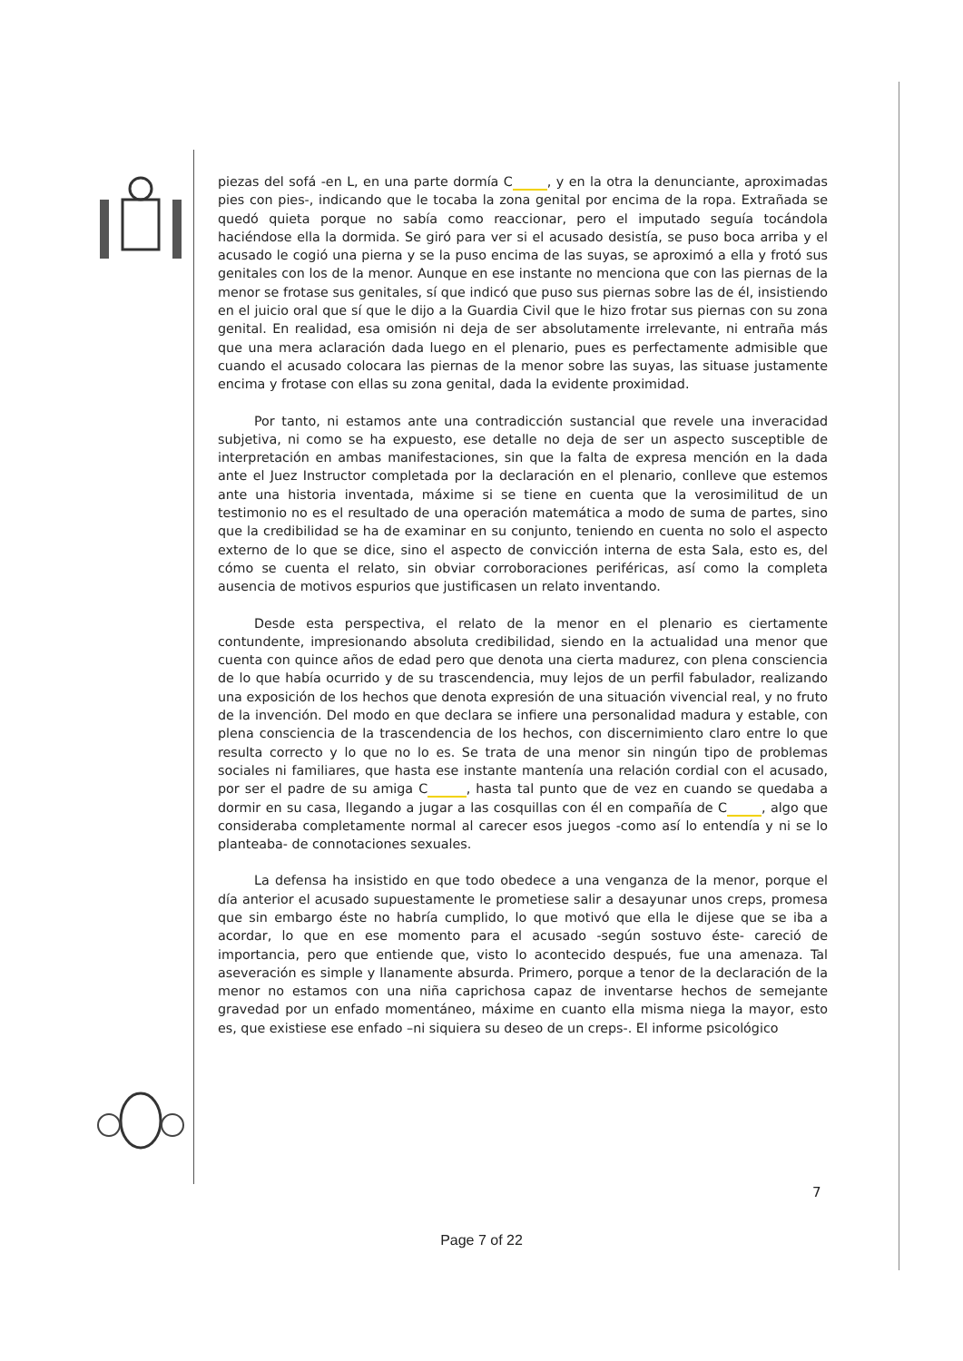piezas del sofá -en L, en una parte dormía C , y en la otra la denunciante, aproximadas pies con pies-, indicando que le tocaba la zona genital por encima de la ropa. Extrañada se quedó quieta porque no sabía como reaccionar, pero el imputado seguía tocándola haciéndose ella la dormida. Se giró para ver si el acusado desistía, se puso boca arriba y el acusado le cogió una pierna y se la puso encima de las suyas, se aproximó a ella y frotó sus genitales con los de la menor. Aunque en ese instante no menciona que con las piernas de la menor se frotase sus genitales, sí que indicó que puso sus piernas sobre las de él, insistiendo en el juicio oral que sí que le dijo a la Guardia Civil que le hizo frotar sus piernas con su zona genital. En realidad, esa omisión ni deja de ser absolutamente irrelevante, ni entraña más que una mera aclaración dada luego en el plenario, pues es perfectamente admisible que cuando el acusado colocara las piernas de la menor sobre las suyas, las situase justamente encima y frotase con ellas su zona genital, dada la evidente proximidad.
Por tanto, ni estamos ante una contradicción sustancial que revele una inveracidad subjetiva, ni como se ha expuesto, ese detalle no deja de ser un aspecto susceptible de interpretación en ambas manifestaciones, sin que la falta de expresa mención en la dada ante el Juez Instructor completada por la declaración en el plenario, conlleve que estemos ante una historia inventada, máxime si se tiene en cuenta que la verosimilitud de un testimonio no es el resultado de una operación matemática a modo de suma de partes, sino que la credibilidad se ha de examinar en su conjunto, teniendo en cuenta no solo el aspecto externo de lo que se dice, sino el aspecto de convicción interna de esta Sala, esto es, del cómo se cuenta el relato, sin obviar corroboraciones periféricas, así como la completa ausencia de motivos espurios que justificasen un relato inventando.
Desde esta perspectiva, el relato de la menor en el plenario es ciertamente contundente, impresionando absoluta credibilidad, siendo en la actualidad una menor que cuenta con quince años de edad pero que denota una cierta madurez, con plena consciencia de lo que había ocurrido y de su trascendencia, muy lejos de un perfil fabulador, realizando una exposición de los hechos que denota expresión de una situación vivencial real, y no fruto de la invención. Del modo en que declara se infiere una personalidad madura y estable, con plena consciencia de la trascendencia de los hechos, con discernimiento claro entre lo que resulta correcto y lo que no lo es. Se trata de una menor sin ningún tipo de problemas sociales ni familiares, que hasta ese instante mantenía una relación cordial con el acusado, por ser el padre de su amiga C , hasta tal punto que de vez en cuando se quedaba a dormir en su casa, llegando a jugar a las cosquillas con él en compañía de C , algo que consideraba completamente normal al carecer esos juegos -como así lo entendía y ni se lo planteaba- de connotaciones sexuales.
La defensa ha insistido en que todo obedece a una venganza de la menor, porque el día anterior el acusado supuestamente le prometiese salir a desayunar unos creps, promesa que sin embargo éste no habría cumplido, lo que motivó que ella le dijese que se iba a acordar, lo que en ese momento para el acusado -según sostuvo éste- careció de importancia, pero que entiende que, visto lo acontecido después, fue una amenaza. Tal aseveración es simple y llanamente absurda. Primero, porque a tenor de la declaración de la menor no estamos con una niña caprichosa capaz de inventarse hechos de semejante gravedad por un enfado momentáneo, máxime en cuanto ella misma niega la mayor, esto es, que existiese ese enfado –ni siquiera su deseo de un creps-. El informe psicológico
7
Page 7 of 22